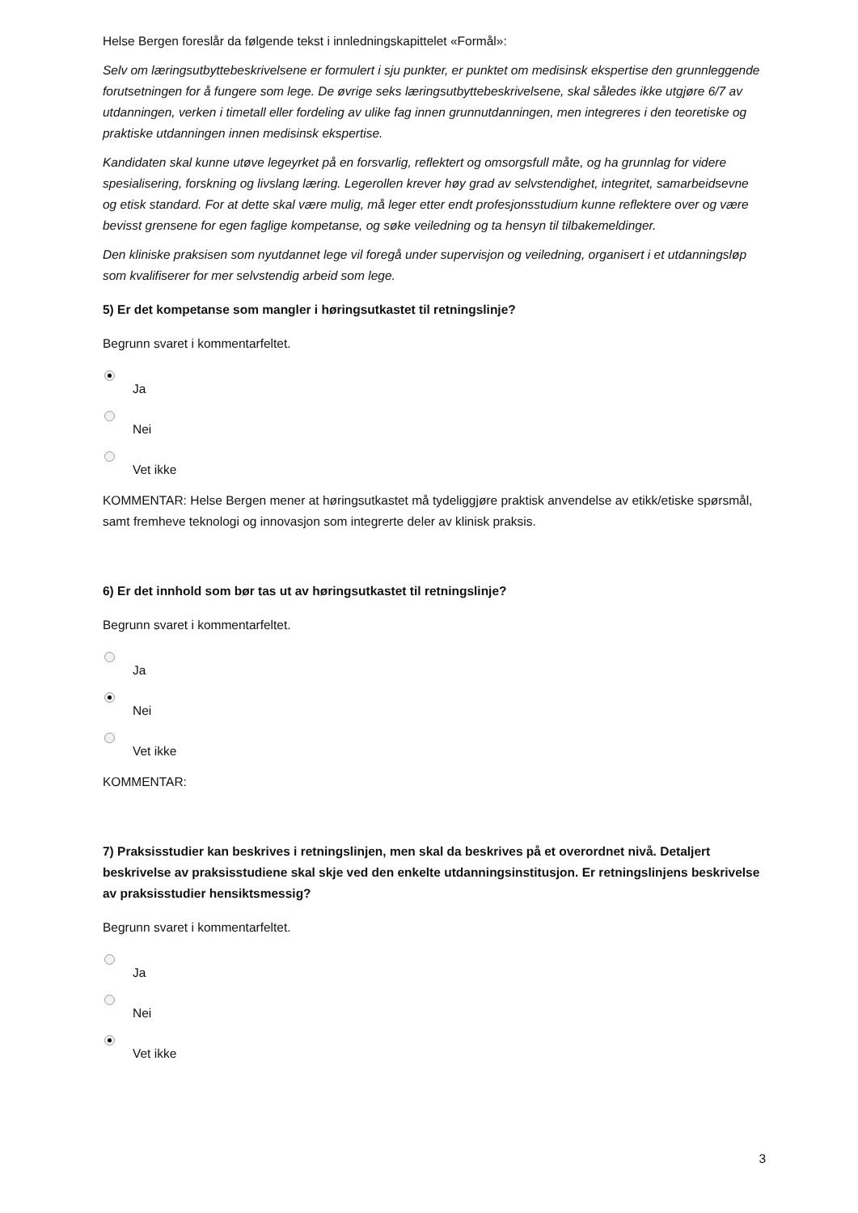Helse Bergen foreslår da følgende tekst i innledningskapittelet «Formål»:
Selv om læringsutbyttebeskrivelsene er formulert i sju punkter, er punktet om medisinsk ekspertise den grunnleggende forutsetningen for å fungere som lege. De øvrige seks læringsutbyttebeskrivelsene, skal således ikke utgjøre 6/7 av utdanningen, verken i timetall eller fordeling av ulike fag innen grunnutdanningen, men integreres i den teoretiske og praktiske utdanningen innen medisinsk ekspertise.
Kandidaten skal kunne utøve legeyrket på en forsvarlig, reflektert og omsorgsfull måte, og ha grunnlag for videre spesialisering, forskning og livslang læring. Legerollen krever høy grad av selvstendighet, integritet, samarbeidsevne og etisk standard. For at dette skal være mulig, må leger etter endt profesjonsstudium kunne reflektere over og være bevisst grensene for egen faglige kompetanse, og søke veiledning og ta hensyn til tilbakemeldinger.
Den kliniske praksisen som nyutdannet lege vil foregå under supervisjon og veiledning, organisert i et utdanningsløp som kvalifiserer for mer selvstendig arbeid som lege.
5) Er det kompetanse som mangler i høringsutkastet til retningslinje?
Begrunn svaret i kommentarfeltet.
Ja
Nei
Vet ikke
KOMMENTAR: Helse Bergen mener at høringsutkastet må tydeliggjøre praktisk anvendelse av etikk/etiske spørsmål, samt fremheve teknologi og innovasjon som integrerte deler av klinisk praksis.
6) Er det innhold som bør tas ut av høringsutkastet til retningslinje?
Begrunn svaret i kommentarfeltet.
Ja
Nei
Vet ikke
KOMMENTAR:
7) Praksisstudier kan beskrives i retningslinjen, men skal da beskrives på et overordnet nivå. Detaljert beskrivelse av praksisstudiene skal skje ved den enkelte utdanningsinstitusjon. Er retningslinjens beskrivelse av praksisstudier hensiktsmessig?
Begrunn svaret i kommentarfeltet.
Ja
Nei
Vet ikke
3